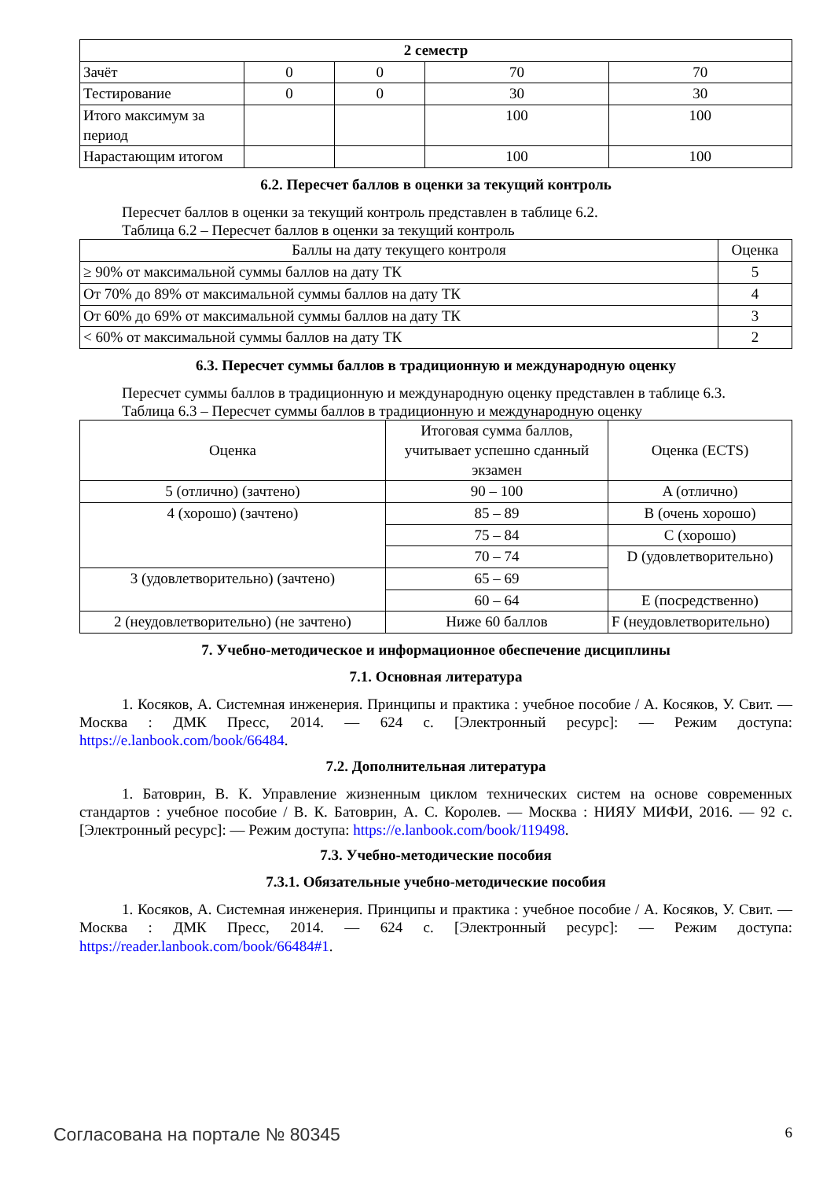| 2 семестр | | | | |
| --- | --- | --- | --- | --- |
| Зачёт | 0 | 0 | 70 | 70 |
| Тестирование | 0 | 0 | 30 | 30 |
| Итого максимум за период | | | 100 | 100 |
| Нарастающим итогом | | | 100 | 100 |
6.2. Пересчет баллов в оценки за текущий контроль
Пересчет баллов в оценки за текущий контроль представлен в таблице 6.2.
Таблица 6.2 – Пересчет баллов в оценки за текущий контроль
| Баллы на дату текущего контроля | Оценка |
| --- | --- |
| ≥ 90% от максимальной суммы баллов на дату ТК | 5 |
| От 70% до 89% от максимальной суммы баллов на дату ТК | 4 |
| От 60% до 69% от максимальной суммы баллов на дату ТК | 3 |
| < 60% от максимальной суммы баллов на дату ТК | 2 |
6.3. Пересчет суммы баллов в традиционную и международную оценку
Пересчет суммы баллов в традиционную и международную оценку представлен в таблице 6.3.
Таблица 6.3 – Пересчет суммы баллов в традиционную и международную оценку
| Оценка | Итоговая сумма баллов, учитывает успешно сданный экзамен | Оценка (ECTS) |
| --- | --- | --- |
| 5 (отлично) (зачтено) | 90 – 100 | A (отлично) |
| 4 (хорошо) (зачтено) | 85 – 89 | B (очень хорошо) |
| | 75 – 84 | C (хорошо) |
| | 70 – 74 | D (удовлетворительно) |
| 3 (удовлетворительно) (зачтено) | 65 – 69 | |
| | 60 – 64 | E (посредственно) |
| 2 (неудовлетворительно) (не зачтено) | Ниже 60 баллов | F (неудовлетворительно) |
7. Учебно-методическое и информационное обеспечение дисциплины
7.1. Основная литература
1. Косяков, А. Системная инженерия. Принципы и практика : учебное пособие / А. Косяков, У. Свит. — Москва : ДМК Пресс, 2014. — 624 с. [Электронный ресурс]: — Режим доступа: https://e.lanbook.com/book/66484.
7.2. Дополнительная литература
1. Батоврин, В. К. Управление жизненным циклом технических систем на основе современных стандартов : учебное пособие / В. К. Батоврин, А. С. Королев. — Москва : НИЯУ МИФИ, 2016. — 92 с. [Электронный ресурс]: — Режим доступа: https://e.lanbook.com/book/119498.
7.3. Учебно-методические пособия
7.3.1. Обязательные учебно-методические пособия
1. Косяков, А. Системная инженерия. Принципы и практика : учебное пособие / А. Косяков, У. Свит. — Москва : ДМК Пресс, 2014. — 624 с. [Электронный ресурс]: — Режим доступа: https://reader.lanbook.com/book/66484#1.
Согласована на портале № 80345 6